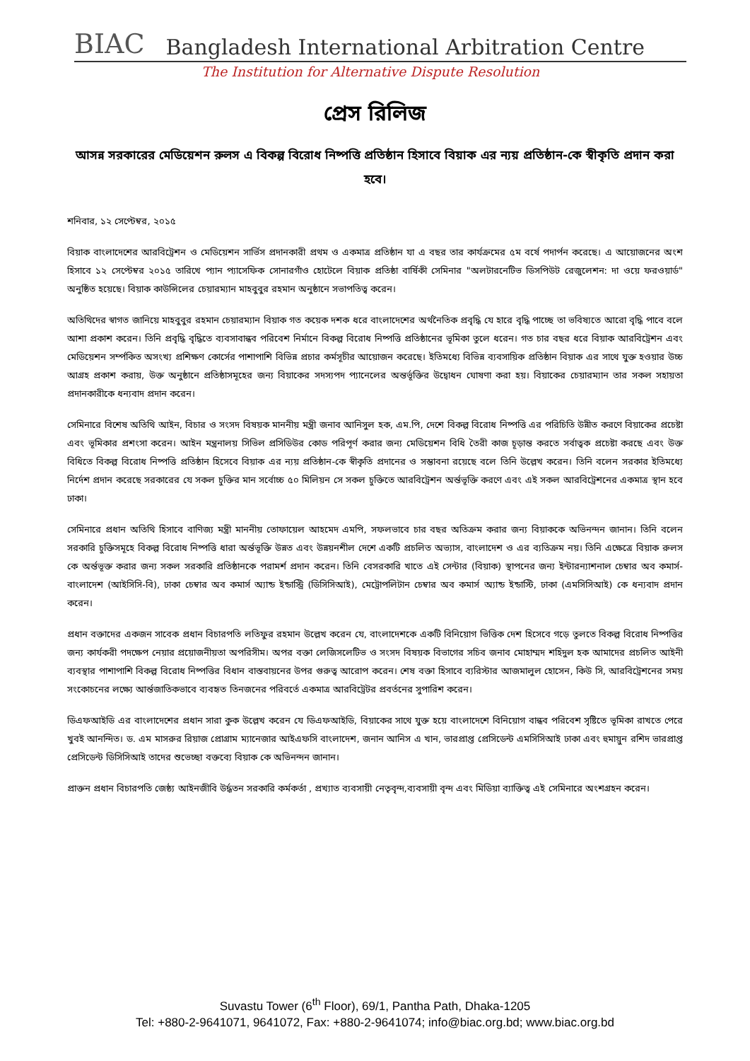BIAC Bangladesh International Arbitration Centre
The Institution for Alternative Dispute Resolution
প্রেস রিলিজ
আসন্ন সরকারের মেডিয়েশন রুলস এ বিকল্প বিরোধ নিষ্পত্তি প্রতিষ্ঠান হিসাবে বিয়াক এর ন্যয় প্রতিষ্ঠান-কে স্বীকৃতি প্রদান করা হবে।
শনিবার, ১২ সেপ্টেম্বর, ২০১৫
বিয়াক বাংলাদেশের আরবিট্রেশন ও মেডিয়েশন সার্ভিস প্রদানকারী প্রথম ও একমাত্র প্রতিষ্ঠান যা এ বছর তার কার্যক্রমের ৫ম বর্ষে পদার্পন করেছে। এ আয়োজনের অংশ হিসাবে ১২ সেপ্টেম্বর ২০১৫ তারিখে প্যান প্যাসেফিক সোনারগাঁও হোটেলে বিয়াক প্রতিষ্ঠা বার্ষিকী সেমিনার "অলটারনেটিভ ডিসপিউট রেজুলেশন: দা ওয়ে ফরওয়ার্ড" অনুষ্ঠিত হয়েছে। বিয়াক কাউন্সিলের চেয়ারম্যান মাহবুবুর রহমান অনুষ্ঠানে সভাপতিত্ব করেন।
অতিথিদের স্বাগত জানিয়ে মাহবুবুর রহমান চেয়ারম্যান বিয়াক গত কয়েক দশক ধরে বাংলাদেশের অর্থনৈতিক প্রবৃদ্ধি যে হারে বৃদ্ধি পাচ্ছে তা ভবিষ্যতে আরো বৃদ্ধি পাবে বলে আশা প্রকাশ করেন। তিনি প্রবৃদ্ধি বৃদ্ধিতে ব্যবসাবান্ধব পরিবেশ নির্মানে বিকল্প বিরোধ নিষ্পত্তি প্রতিষ্ঠানের ভূমিকা তুলে ধরেন। গত চার বছর ধরে বিয়াক আরবিট্রেশন এবং মেডিয়েশন সর্ম্পকিত অসংখ্য প্রশিক্ষণ কোর্সের পাশাপাশি বিভিন্ন প্রচার কর্মসূচীর আয়োজন করেছে। ইতিমধ্যে বিভিন্ন ব্যবসায়িক প্রতিষ্ঠান বিয়াক এর সাথে যুক্ত হওয়ার উচ্চ আগ্রহ প্রকাশ করায়, উক্ত অনুষ্ঠানে প্রতিষ্ঠাসমূহের জন্য বিয়াকের সদস্যপদ প্যানেলের অন্তর্ভূক্তির উদ্বোধন ঘোষণা করা হয়। বিয়াকের চেয়ারম্যান তার সকল সহায়তা প্রদানকারীকে ধন্যবাদ প্রদান করেন।
সেমিনারে বিশেষ অতিথি আইন, বিচার ও সংসদ বিষয়ক মাননীয় মন্ত্রী জনাব আনিসুল হক, এম.পি, দেশে বিকল্প বিরোধ নিষ্পত্তি এর পরিচিতি উন্নীত করণে বিয়াকের প্রচেষ্টা এবং ভূমিকার প্রশংসা করেন। আইন মন্ত্রনালয় সিভিল প্রসিডিউর কোড পরিপূর্ণ করার জন্য মেডিয়েশন বিধি তৈরী কাজ চূড়ান্ত করতে সর্বাত্বক প্রচেষ্টা করছে এবং উক্ত বিধিতে বিকল্প বিরোধ নিষ্পত্তি প্রতিষ্ঠান হিসেবে বিয়াক এর ন্যয় প্রতিষ্ঠান-কে স্বীকৃতি প্রদানের ও সম্ভাবনা রয়েছে বলে তিনি উল্লেখ করেন। তিনি বলেন সরকার ইতিমধ্যে নির্দেশ প্রদান করেছে সরকারের যে সকল চুক্তির মান সর্বোচ্চ ৫০ মিলিয়ন সে সকল চুক্তিতে আরবিট্রেশন অর্ন্তভূক্তি করণে এবং এই সকল আরবিট্রেশনের একমাত্র স্থান হবে ঢাকা।
সেমিনারে প্রধান অতিথি হিসাবে বাণিজ্য মন্ত্রী মাননীয় তোফায়েল আহমেদ এমপি, সফলভাবে চার বছর অতিক্রম করার জন্য বিয়াককে অভিনন্দন জানান। তিনি বলেন সরকারি চুক্তিসমূহে বিকল্প বিরোধ নিষ্পত্তি ধারা অর্ন্তভূক্তি উন্নত এবং উন্নয়নশীল দেশে একটি প্রচলিত অভ্যাস, বাংলাদেশ ও এর ব্যতিক্রম নয়। তিনি এক্ষেত্রে বিয়াক রুলস কে অর্ন্তভূক্ত করার জন্য সকল সরকারি প্রতিষ্ঠানকে পরামর্শ প্রদান করেন। তিনি বেসরকারি খাতে এই সেন্টার (বিয়াক) স্থাপনের জন্য ইন্টারন্যাশনাল চেম্বার অব কমার্স-বাংলাদেশ (আইসিসি-বি), ঢাকা চেম্বার অব কমার্স অ্যান্ড ইন্ডাস্ট্রি (ডিসিসিআই), মেট্রোপলিটান চেম্বার অব কমার্স অ্যান্ড ইন্ডাস্টি, ঢাকা (এমসিসিআই) কে ধন্যবাদ প্রদান করেন।
প্রধান বক্তাদের একজন সাবেক প্রধান বিচারপতি লতিফুর রহমান উল্লেখ করেন যে, বাংলাদেশকে একটি বিনিয়োগ ভিত্তিক দেশ হিসেবে গড়ে তুলতে বিকল্প বিরোধ নিষ্পত্তির জন্য কার্যকরী পদক্ষেপ নেয়ার প্রয়োজনীয়তা অপরিসীম। অপর বক্তা লেজিসলেটিভ ও সংসদ বিষয়ক বিভাগের সচিব জনাব মোহাম্মদ শহিদুল হক আমাদের প্রচলিত আইনী ব্যবস্থার পাশাপাশি বিকল্প বিরোধ নিষ্পত্তির বিধান বাস্তবায়নের উপর গুরুত্ব আরোপ করেন। শেষ বক্তা হিসাবে ব্যরিস্টার আজমালুল হোসেন, কিউ সি, আরবিট্রেশনের সময় সংকোচনের লক্ষ্যে আর্ন্তজাতিকভাবে ব্যবহৃত তিনজনের পরিবর্তে একমাত্র আরবিট্রেটর প্রবর্তনের সুপারিশ করেন।
ডিএফআইডি এর বাংলাদেশের প্রধান সারা কুক উল্লেখ করেন যে ডিএফআইডি, বিয়াকের সাথে যুক্ত হয়ে বাংলাদেশে বিনিয়োগ বান্ধব পরিবেশ সৃষ্টিতে ভূমিকা রাখতে পেরে খুবই আনন্দিত। ড. এম মাসরুর রিয়াজ প্রোগ্রাম ম্যানেজার আইএফসি বাংলাদেশ, জনান আনিস এ খান, ভারপ্রাপ্ত প্রেসিডেন্ট এমসিসিআই ঢাকা এবং হুমায়ুন রশিদ ভারপ্রাপ্ত প্রেসিডেন্ট ডিসিসিআই তাদের শুভেচ্ছা বক্তব্যে বিয়াক কে অভিনন্দন জানান।
প্রাক্তন প্রধান বিচারপতি জেষ্ঠ্য আইনজীবি উর্দ্ধতন সরকারি কর্মকর্তা , প্রখ্যাত ব্যবসায়ী নেতৃবৃন্দ,ব্যবসায়ী বৃন্দ এবং মিডিয়া ব্যাক্তিত্ব এই সেমিনারে অংশগ্রহন করেন।
Suvastu Tower (6<sup>th</sup> Floor), 69/1, Pantha Path, Dhaka-1205
Tel: +880-2-9641071, 9641072, Fax: +880-2-9641074; info@biac.org.bd; www.biac.org.bd